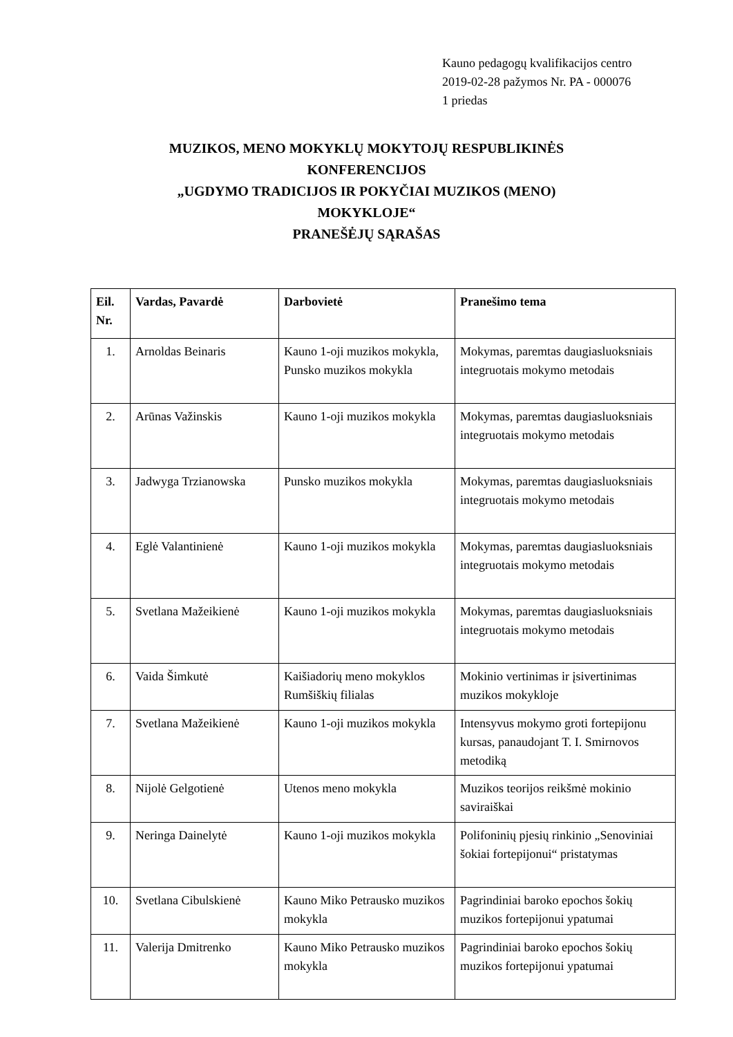Kauno pedagogų kvalifikacijos centro
2019-02-28 pažymos Nr. PA - 000076
1 priedas
MUZIKOS, MENO MOKYKLŲ MOKYTOJŲ RESPUBLIKINĖS
KONFERENCIJOS
„UGDYMO TRADICIJOS IR POKYČIAI MUZIKOS (MENO)
MOKYKLOJE“
PRANEŠĖJŲ SĄRAŠAS
| Eil. Nr. | Vardas, Pavardė | Darbovietė | Pranešimo tema |
| --- | --- | --- | --- |
| 1. | Arnoldas Beinaris | Kauno 1-oji muzikos mokykla, Punsko muzikos mokykla | Mokymas, paremtas daugiasluoksniais integruotais mokymo metodais |
| 2. | Arūnas Važinskis | Kauno 1-oji muzikos mokykla | Mokymas, paremtas daugiasluoksniais integruotais mokymo metodais |
| 3. | Jadwyga Trzianowska | Punsko muzikos mokykla | Mokymas, paremtas daugiasluoksniais integruotais mokymo metodais |
| 4. | Eglė Valantinienė | Kauno 1-oji muzikos mokykla | Mokymas, paremtas daugiasluoksniais integruotais mokymo metodais |
| 5. | Svetlana Mažeikienė | Kauno 1-oji muzikos mokykla | Mokymas, paremtas daugiasluoksniais integruotais mokymo metodais |
| 6. | Vaida Šimkutė | Kaišiadorių meno mokyklos Rumšiškių filialas | Mokinio vertinimas ir įsivertinimas muzikos mokykloje |
| 7. | Svetlana Mažeikienė | Kauno 1-oji muzikos mokykla | Intensyvus mokymo groti fortepijonu kursas, panaudojant T. I. Smirnovos metodiką |
| 8. | Nijolė Gelgotienė | Utenos meno mokykla | Muzikos teorijos reikšmė mokinio saviraiškai |
| 9. | Neringa Dainelytė | Kauno 1-oji muzikos mokykla | Polifoninių pjesių rinkinio „Senoviniai šokiai fortepijonui“ pristatymas |
| 10. | Svetlana Cibulskienė | Kauno Miko Petrausko muzikos mokykla | Pagrindiniai baroko epochos šokių muzikos fortepijonui ypatumai |
| 11. | Valerija Dmitrenko | Kauno Miko Petrausko muzikos mokykla | Pagrindiniai baroko epochos šokių muzikos fortepijonui ypatumai |